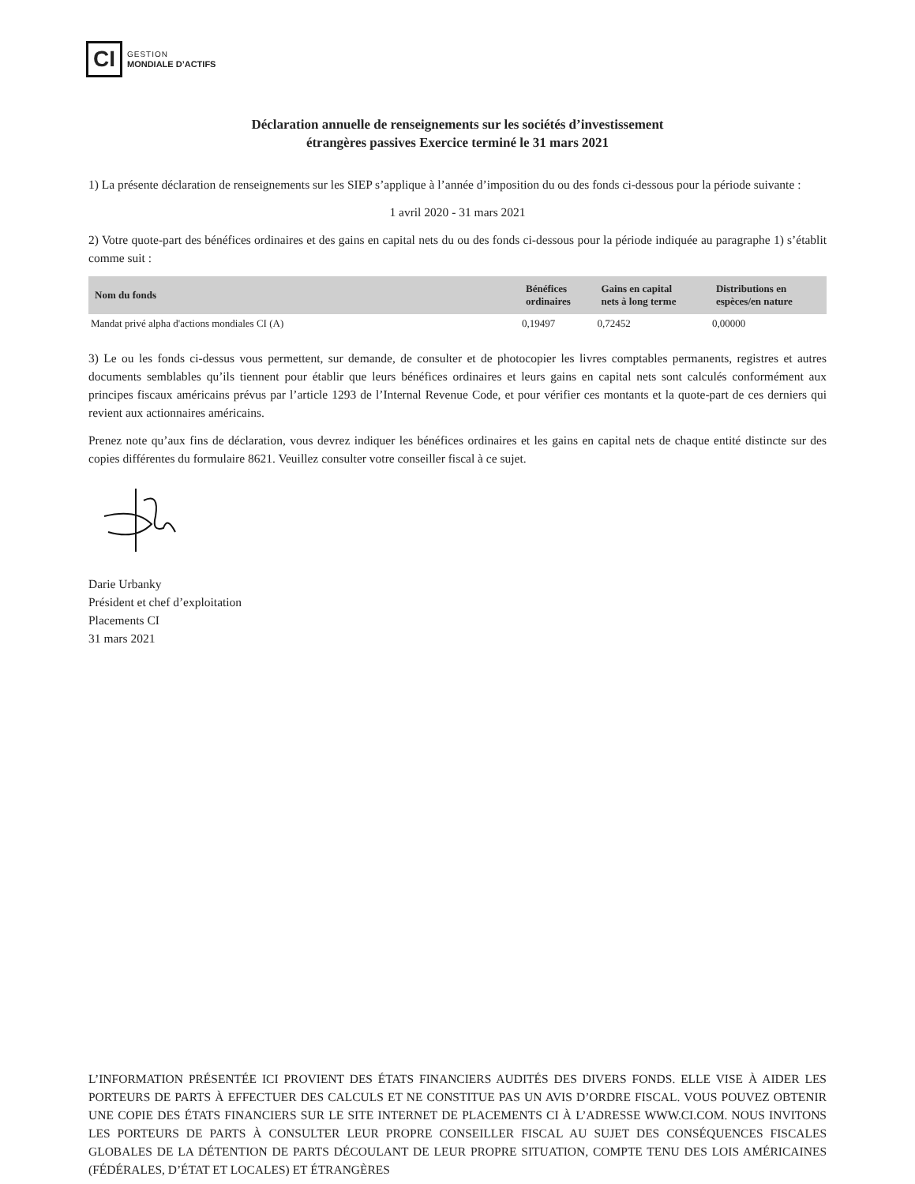CI
GESTION
MONDIALE D’ACTIFS
Déclaration annuelle de renseignements sur les sociétés d’investissement
étrangères passives Exercice terminé le 31 mars 2021
1) La présente déclaration de renseignements sur les SIEP s’applique à l’année d’imposition du ou des fonds ci-dessous pour la période suivante :
1 avril 2020 - 31 mars 2021
2) Votre quote-part des bénéfices ordinaires et des gains en capital nets du ou des fonds ci-dessous pour la période indiquée au paragraphe 1) s’établit comme suit :
| Nom du fonds | Bénéfices ordinaires | Gains en capital nets à long terme | Distributions en espèces/en nature |
| --- | --- | --- | --- |
| Mandat privé alpha d'actions mondiales CI (A) | 0,19497 | 0,72452 | 0,00000 |
3) Le ou les fonds ci-dessus vous permettent, sur demande, de consulter et de photocopier les livres comptables permanents, registres et autres documents semblables qu’ils tiennent pour établir que leurs bénéfices ordinaires et leurs gains en capital nets sont calculés conformément aux principes fiscaux américains prévus par l’article 1293 de l’Internal Revenue Code, et pour vérifier ces montants et la quote-part de ces derniers qui revient aux actionnaires américains.
Prenez note qu’aux fins de déclaration, vous devrez indiquer les bénéfices ordinaires et les gains en capital nets de chaque entité distincte sur des copies différentes du formulaire 8621. Veuillez consulter votre conseiller fiscal à ce sujet.
Darie Urbanky
Président et chef d’exploitation
Placements CI
31 mars 2021
L’INFORMATION PRÉSENTÉE ICI PROVIENT DES ÉTATS FINANCIERS AUDITÉS DES DIVERS FONDS. ELLE VISE À AIDER LES PORTEURS DE PARTS À EFFECTUER DES CALCULS ET NE CONSTITUE PAS UN AVIS D’ORDRE FISCAL. VOUS POUVEZ OBTENIR UNE COPIE DES ÉTATS FINANCIERS SUR LE SITE INTERNET DE PLACEMENTS CI À L’ADRESSE WWW.CI.COM. NOUS INVITONS LES PORTEURS DE PARTS À CONSULTER LEUR PROPRE CONSEILLER FISCAL AU SUJET DES CONSÉQUENCES FISCALES GLOBALES DE LA DÉTENTION DE PARTS DÉCOULANT DE LEUR PROPRE SITUATION, COMPTE TENU DES LOIS AMÉRICAINES (FÉDÉRALES, D’ÉTAT ET LOCALES) ET ÉTRANGÈRES